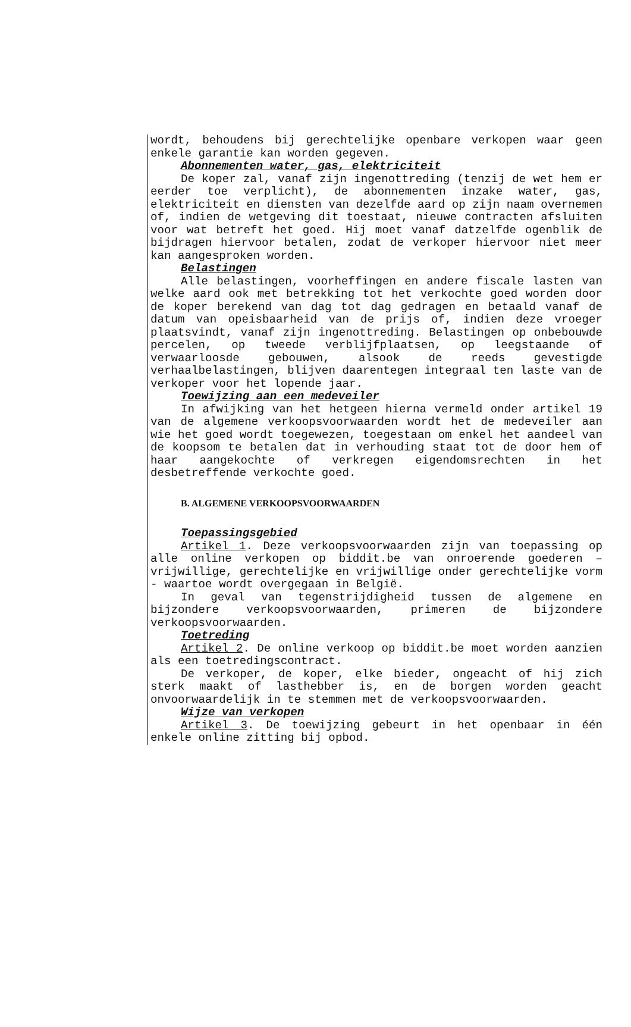wordt, behoudens bij gerechtelijke openbare verkopen waar geen enkele garantie kan worden gegeven.
Abonnementen water, gas, elektriciteit
De koper zal, vanaf zijn ingenottreding (tenzij de wet hem er eerder toe verplicht), de abonnementen inzake water, gas, elektriciteit en diensten van dezelfde aard op zijn naam overnemen of, indien de wetgeving dit toestaat, nieuwe contracten afsluiten voor wat betreft het goed. Hij moet vanaf datzelfde ogenblik de bijdragen hiervoor betalen, zodat de verkoper hiervoor niet meer kan aangesproken worden.
Belastingen
Alle belastingen, voorheffingen en andere fiscale lasten van welke aard ook met betrekking tot het verkochte goed worden door de koper berekend van dag tot dag gedragen en betaald vanaf de datum van opeisbaarheid van de prijs of, indien deze vroeger plaatsvindt, vanaf zijn ingenottreding. Belastingen op onbebouwde percelen, op tweede verblijfplaatsen, op leegstaande of verwaarloosde gebouwen, alsook de reeds gevestigde verhaalbelastingen, blijven daarentegen integraal ten laste van de verkoper voor het lopende jaar.
Toewijzing aan een medeveiler
In afwijking van het hetgeen hierna vermeld onder artikel 19 van de algemene verkoopsvoorwaarden wordt het de medeveiler aan wie het goed wordt toegewezen, toegestaan om enkel het aandeel van de koopsom te betalen dat in verhouding staat tot de door hem of haar aangekochte of verkregen eigendomsrechten in het desbetreffende verkochte goed.
B. ALGEMENE VERKOOPSVOORWAARDEN
Toepassingsgebied
Artikel 1. Deze verkoopsvoorwaarden zijn van toepassing op alle online verkopen op biddit.be van onroerende goederen – vrijwillige, gerechtelijke en vrijwillige onder gerechtelijke vorm - waartoe wordt overgegaan in België.
In geval van tegenstrijdigheid tussen de algemene en bijzondere verkoopsvoorwaarden, primeren de bijzondere verkoopsvoorwaarden.
Toetreding
Artikel 2. De online verkoop op biddit.be moet worden aanzien als een toetredingscontract.
De verkoper, de koper, elke bieder, ongeacht of hij zich sterk maakt of lasthebber is, en de borgen worden geacht onvoorwaardelijk in te stemmen met de verkoopsvoorwaarden.
Wijze van verkopen
Artikel 3. De toewijzing gebeurt in het openbaar in één enkele online zitting bij opbod.